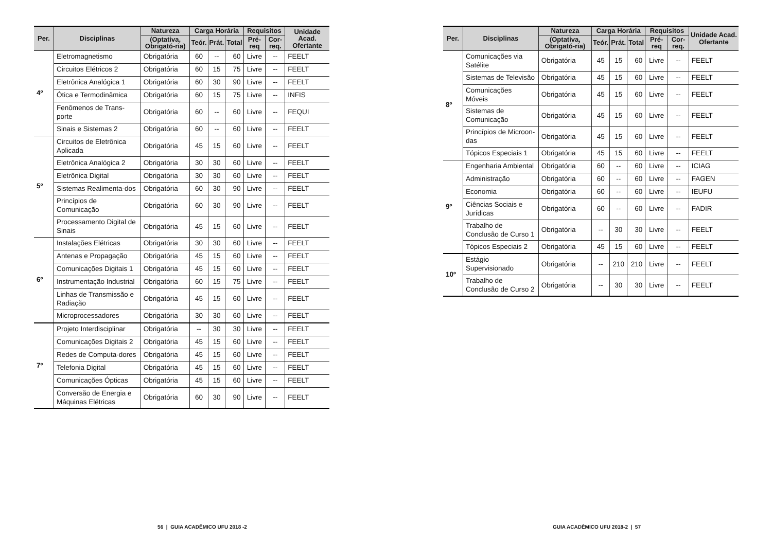| Per. | Disciplinas | Natureza | Carga Horária | | | Requisitos | | Unidade Acad. Ofertante |
| --- | --- | --- | --- | --- | --- | --- | --- | --- |
| | | (Optativa, Obrigató-ria) | Teór. | Prát. | Total | Pré-req | Cor-req. | |
| 4º | Eletromagnetismo | Obrigatória | 60 | -- | 60 | Livre | -- | FEELT |
| | Circuitos Elétricos 2 | Obrigatória | 60 | 15 | 75 | Livre | -- | FEELT |
| | Eletrônica Analógica 1 | Obrigatória | 60 | 30 | 90 | Livre | -- | FEELT |
| | Ótica e Termodinâmica | Obrigatória | 60 | 15 | 75 | Livre | -- | INFIS |
| | Fenômenos de Trans-porte | Obrigatória | 60 | -- | 60 | Livre | -- | FEQUI |
| | Sinais e Sistemas 2 | Obrigatória | 60 | -- | 60 | Livre | -- | FEELT |
| 5º | Circuitos de Eletrônica Aplicada | Obrigatória | 45 | 15 | 60 | Livre | -- | FEELT |
| | Eletrônica Analógica 2 | Obrigatória | 30 | 30 | 60 | Livre | -- | FEELT |
| | Eletrônica Digital | Obrigatória | 30 | 30 | 60 | Livre | -- | FEELT |
| | Sistemas Realimenta-dos | Obrigatória | 60 | 30 | 90 | Livre | -- | FEELT |
| | Princípios de Comunicação | Obrigatória | 60 | 30 | 90 | Livre | -- | FEELT |
| | Processamento Digital de Sinais | Obrigatória | 45 | 15 | 60 | Livre | -- | FEELT |
| 6º | Instalações Elétricas | Obrigatória | 30 | 30 | 60 | Livre | -- | FEELT |
| | Antenas e Propagação | Obrigatória | 45 | 15 | 60 | Livre | -- | FEELT |
| | Comunicações Digitais 1 | Obrigatória | 45 | 15 | 60 | Livre | -- | FEELT |
| | Instrumentação Industrial | Obrigatória | 60 | 15 | 75 | Livre | -- | FEELT |
| | Linhas de Transmissão e Radiação | Obrigatória | 45 | 15 | 60 | Livre | -- | FEELT |
| | Microprocessadores | Obrigatória | 30 | 30 | 60 | Livre | -- | FEELT |
| 7º | Projeto Interdisciplinar | Obrigatória | -- | 30 | 30 | Livre | -- | FEELT |
| | Comunicações Digitais 2 | Obrigatória | 45 | 15 | 60 | Livre | -- | FEELT |
| | Redes de Computa-dores | Obrigatória | 45 | 15 | 60 | Livre | -- | FEELT |
| | Telefonia Digital | Obrigatória | 45 | 15 | 60 | Livre | -- | FEELT |
| | Comunicações Ópticas | Obrigatória | 45 | 15 | 60 | Livre | -- | FEELT |
| | Conversão de Energia e Máquinas Elétricas | Obrigatória | 60 | 30 | 90 | Livre | -- | FEELT |
56 | GUIA ACADÊMICO UFU 2018 -2
| Per. | Disciplinas | Natureza | Carga Horária | | | Requisitos | | Unidade Acad. Ofertante |
| --- | --- | --- | --- | --- | --- | --- | --- | --- |
| | | (Optativa, Obrigató-ria) | Teór. | Prát. | Total | Pré-req | Cor-req. | |
| 8º | Comunicações via Satélite | Obrigatória | 45 | 15 | 60 | Livre | -- | FEELT |
| | Sistemas de Televisão | Obrigatória | 45 | 15 | 60 | Livre | -- | FEELT |
| | Comunicações Móveis | Obrigatória | 45 | 15 | 60 | Livre | -- | FEELT |
| | Sistemas de Comunicação | Obrigatória | 45 | 15 | 60 | Livre | -- | FEELT |
| | Princípios de Microon-das | Obrigatória | 45 | 15 | 60 | Livre | -- | FEELT |
| | Tópicos Especiais 1 | Obrigatória | 45 | 15 | 60 | Livre | -- | FEELT |
| 9º | Engenharia Ambiental | Obrigatória | 60 | -- | 60 | Livre | -- | ICIAG |
| | Administração | Obrigatória | 60 | -- | 60 | Livre | -- | FAGEN |
| | Economia | Obrigatória | 60 | -- | 60 | Livre | -- | IEUFU |
| | Ciências Sociais e Jurídicas | Obrigatória | 60 | -- | 60 | Livre | -- | FADIR |
| | Trabalho de Conclusão de Curso 1 | Obrigatória | -- | 30 | 30 | Livre | -- | FEELT |
| | Tópicos Especiais 2 | Obrigatória | 45 | 15 | 60 | Livre | -- | FEELT |
| 10º | Estágio Supervisionado | Obrigatória | -- | 210 | 210 | Livre | -- | FEELT |
| | Trabalho de Conclusão de Curso 2 | Obrigatória | -- | 30 | 30 | Livre | -- | FEELT |
GUIA ACADÊMICO UFU 2018-2 | 57